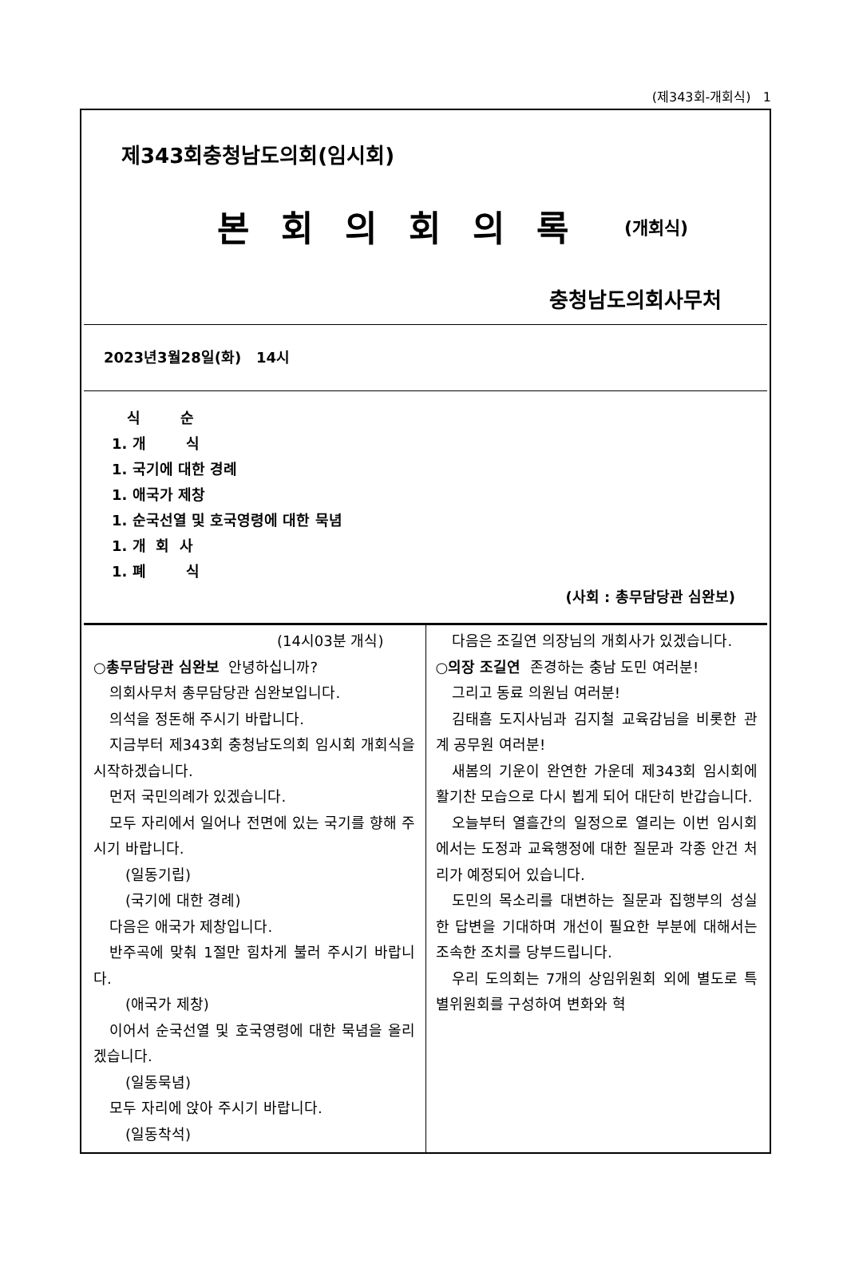(제343회-개회식) 1
제343회충청남도의회(임시회)
본회의회의록 (개회식)
충청남도의회사무처
2023년3월28일(화) 14시
식 순
1. 개 식
1. 국기에 대한 경례
1. 애국가 제창
1. 순국선열 및 호국영령에 대한 묵념
1. 개 회 사
1. 폐 식
(사회 : 총무담당관 심완보)
(14시03분 개식)
○총무담당관 심완보 안녕하십니까?
의회사무처 총무담당관 심완보입니다.
의석을 정돈해 주시기 바랍니다.
지금부터 제343회 충청남도의회 임시회 개회식을 시작하겠습니다.
먼저 국민의례가 있겠습니다.
모두 자리에서 일어나 전면에 있는 국기를 향해 주시기 바랍니다.
(일동기립)
(국기에 대한 경례)
다음은 애국가 제창입니다.
반주곡에 맞춰 1절만 힘차게 불러 주시기 바랍니다.
(애국가 제창)
이어서 순국선열 및 호국영령에 대한 묵념을 올리겠습니다.
(일동묵념)
모두 자리에 앉아 주시기 바랍니다.
(일동착석)
다음은 조길연 의장님의 개회사가 있겠습니다.
○의장 조길연 존경하는 충남 도민 여러분!
그리고 동료 의원님 여러분!
김태흠 도지사님과 김지철 교육감님을 비롯한 관계 공무원 여러분!
새봄의 기운이 완연한 가운데 제343회 임시회에 활기찬 모습으로 다시 뵙게 되어 대단히 반갑습니다.
오늘부터 열흘간의 일정으로 열리는 이번 임시회에서는 도정과 교육행정에 대한 질문과 각종 안건 처리가 예정되어 있습니다.
도민의 목소리를 대변하는 질문과 집행부의 성실한 답변을 기대하며 개선이 필요한 부분에 대해서는 조속한 조치를 당부드립니다.
우리 도의회는 7개의 상임위원회 외에 별도로 특별위원회를 구성하여 변화와 혁